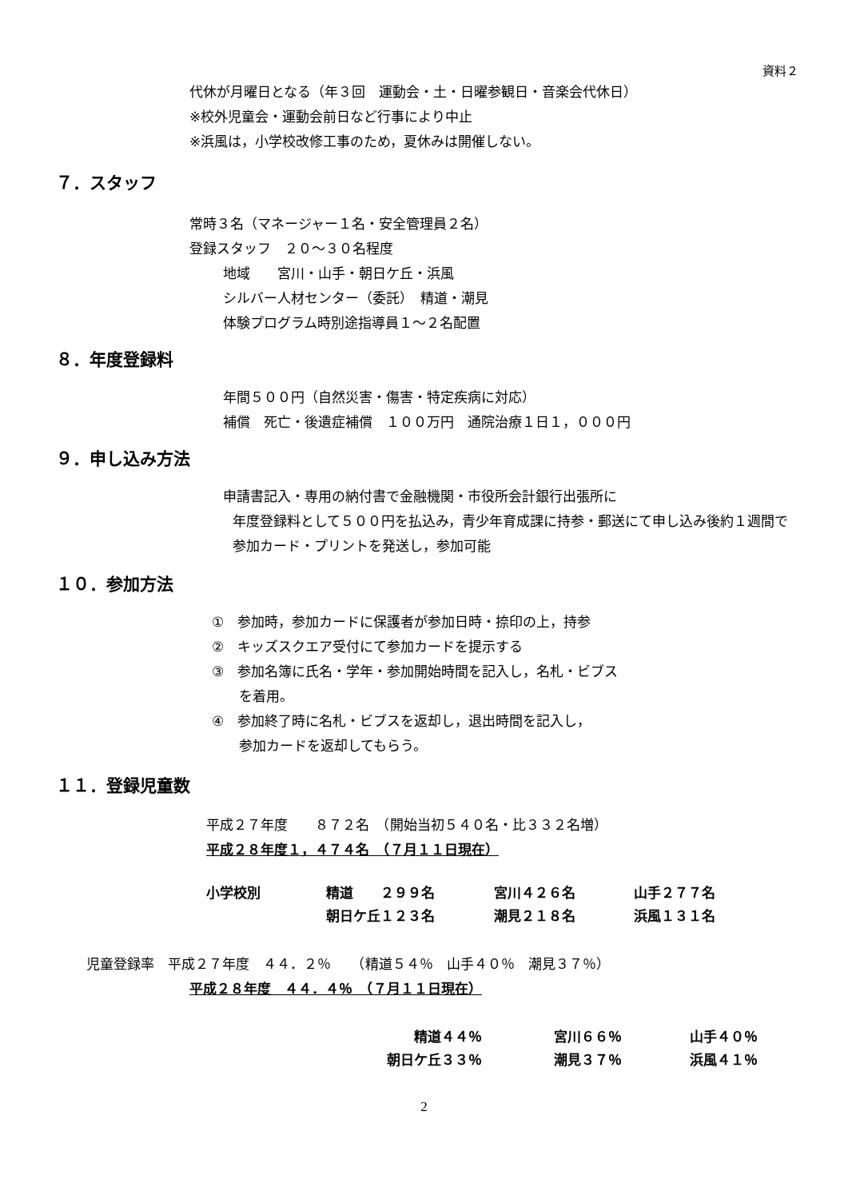資料２
代休が月曜日となる（年３回　運動会・土・日曜参観日・音楽会代休日）
※校外児童会・運動会前日など行事により中止
※浜風は，小学校改修工事のため，夏休みは開催しない。
７．スタッフ
常時３名（マネージャー１名・安全管理員２名）
登録スタッフ　２０～３０名程度
地域　　宮川・山手・朝日ケ丘・浜風
シルバー人材センター（委託）　精道・潮見
体験プログラム時別途指導員１～２名配置
８．年度登録料
年間５００円（自然災害・傷害・特定疾病に対応）
補償　死亡・後遺症補償　１００万円　通院治療１日１，０００円
９．申し込み方法
申請書記入・専用の納付書で金融機関・市役所会計銀行出張所に
年度登録料として５００円を払込み，青少年育成課に持参・郵送にて申し込み後約１週間で参加カード・プリントを発送し，参加可能
１０．参加方法
①　参加時，参加カードに保護者が参加日時・捺印の上，持参
②　キッズスクエア受付にて参加カードを提示する
③　参加名簿に氏名・学年・参加開始時間を記入し，名札・ビブス
　　を着用。
④　参加終了時に名札・ビブスを返却し，退出時間を記入し，
　　参加カードを返却してもらう。
１１．登録児童数
平成２７年度　　８７２名　（開始当初５４０名・比３３２名増）
平成２８年度１，４７４名　（７月１１日現在）
| 小学校別 | 精道 ２９９名 | 宮川４２６名 | 山手２７７名 |
| | 朝日ケ丘１２３名 | 潮見２１８名 | 浜風１３１名 |
児童登録率　平成２７年度　４４．２％　　（精道５４％　山手４０％　潮見３７％）
平成２８年度　４４．４％　（７月１１日現在）
| 精道４４％ | 宮川６６％ | 山手４０％ |
| 朝日ケ丘３３％ | 潮見３７％ | 浜風４１％ |
2